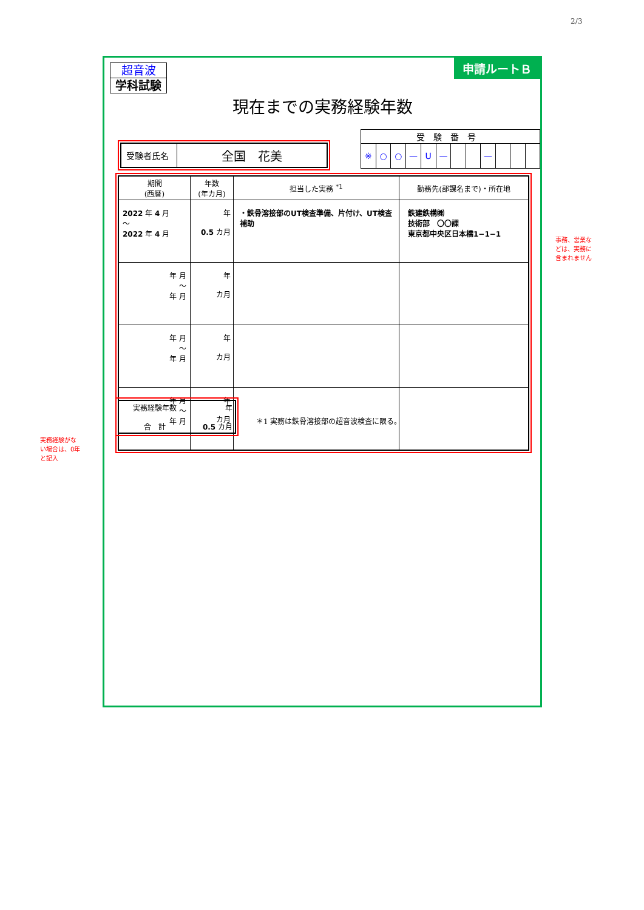2/3
申請ルートＢ
超音波
学科試験
現在までの実務経験年数
| 受験者氏名 | 全国 花美 |
| 受験番号 | | | | | | | | | | | |
| ※ | ○ | ○ | — | U | — | | | — | | | |
| 期間 (西暦) | 年数 (年カ月) | 担当した実務 <sup>*1</sup> | 勤務先(部課名まで)・所在地 |
| --- | --- | --- | --- |
| 2022 年 4 月 〜 2022 年 4 月 | 年 0.5 カ月 | ・鉄骨溶接部のUT検査準備、片付け、UT検査補助 | 鉄建鉄構㈱ 技術部 〇〇課 東京都中央区日本橋1−1−1 |
| 年 月 〜 年 月 | 年 カ月 | | |
| 年 月 〜 年 月 | 年 カ月 | | |
| 年 月 〜 年 月 | 年 カ月 | | |
| 実務経験年数 合 計 | 年 0.5 カ月 |
＊1 実務は鉄骨溶接部の超音波検査に限る。
事務、営業な
どは、実務に
含まれません
実務経験がな
い場合は、0年
と記入